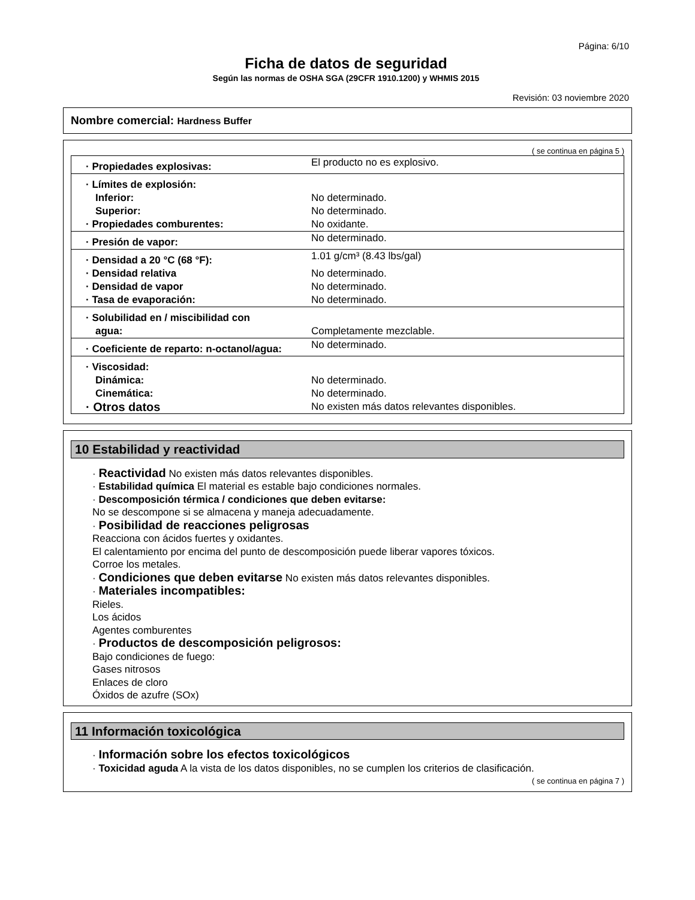Página: 6/10
Ficha de datos de seguridad
Según las normas de OSHA SGA (29CFR 1910.1200) y WHMIS 2015
Revisión: 03 noviembre 2020
Nombre comercial: Hardness Buffer
( se continua en página 5 )
| · Propiedades explosivas: | El producto no es explosivo. |
| · Límites de explosión: | |
| Inferior: | No determinado. |
| Superior: | No determinado. |
| · Propiedades comburentes: | No oxidante. |
| · Presión de vapor: | No determinado. |
| · Densidad a 20 °C (68 °F): | 1.01 g/cm³ (8.43 lbs/gal) |
| · Densidad relativa | No determinado. |
| · Densidad de vapor | No determinado. |
| · Tasa de evaporación: | No determinado. |
| · Solubilidad en / miscibilidad con | |
| agua: | Completamente mezclable. |
| · Coeficiente de reparto: n-octanol/agua: | No determinado. |
| · Viscosidad: | |
| Dinámica: | No determinado. |
| Cinemática: | No determinado. |
| · Otros datos | No existen más datos relevantes disponibles. |
10 Estabilidad y reactividad
· Reactividad No existen más datos relevantes disponibles.
· Estabilidad química El material es estable bajo condiciones normales.
· Descomposición térmica / condiciones que deben evitarse:
No se descompone si se almacena y maneja adecuadamente.
· Posibilidad de reacciones peligrosas
Reacciona con ácidos fuertes y oxidantes.
El calentamiento por encima del punto de descomposición puede liberar vapores tóxicos.
Corroe los metales.
· Condiciones que deben evitarse No existen más datos relevantes disponibles.
· Materiales incompatibles:
Rieles.
Los ácidos
Agentes comburentes
· Productos de descomposición peligrosos:
Bajo condiciones de fuego:
Gases nitrosos
Enlaces de cloro
Óxidos de azufre (SOx)
11 Información toxicológica
· Información sobre los efectos toxicológicos
· Toxicidad aguda A la vista de los datos disponibles, no se cumplen los criterios de clasificación.
( se continua en página 7 )